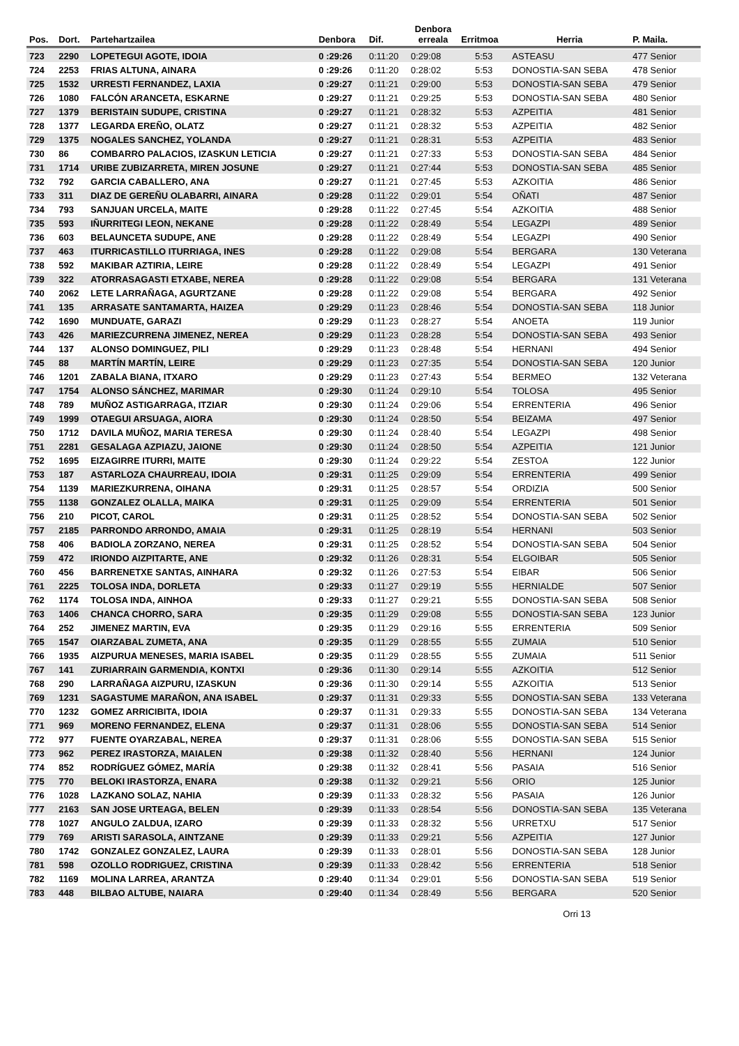| Pos. | Dort. | Partehartzailea | Denbora | Dif. | Denbora erreala | Erritmoa | Herria | P. Maila. |
| --- | --- | --- | --- | --- | --- | --- | --- | --- |
| 723 | 2290 | LOPETEGUI AGOTE, IDOIA | 0 :29:26 | 0:11:20 | 0:29:08 | 5:53 | ASTEASU | 477 Senior |
| 724 | 2253 | FRIAS ALTUNA, AINARA | 0 :29:26 | 0:11:20 | 0:28:02 | 5:53 | DONOSTIA-SAN SEBA | 478 Senior |
| 725 | 1532 | URRESTI FERNANDEZ, LAXIA | 0 :29:27 | 0:11:21 | 0:29:00 | 5:53 | DONOSTIA-SAN SEBA | 479 Senior |
| 726 | 1080 | FALCÓN ARANCETA, ESKARNE | 0 :29:27 | 0:11:21 | 0:29:25 | 5:53 | DONOSTIA-SAN SEBA | 480 Senior |
| 727 | 1379 | BERISTAIN SUDUPE, CRISTINA | 0 :29:27 | 0:11:21 | 0:28:32 | 5:53 | AZPEITIA | 481 Senior |
| 728 | 1377 | LEGARDA EREÑO, OLATZ | 0 :29:27 | 0:11:21 | 0:28:32 | 5:53 | AZPEITIA | 482 Senior |
| 729 | 1375 | NOGALES SANCHEZ, YOLANDA | 0 :29:27 | 0:11:21 | 0:28:31 | 5:53 | AZPEITIA | 483 Senior |
| 730 | 86 | COMBARRO PALACIOS, IZASKUN LETICIA | 0 :29:27 | 0:11:21 | 0:27:33 | 5:53 | DONOSTIA-SAN SEBA | 484 Senior |
| 731 | 1714 | URIBE ZUBIZARRETA, MIREN JOSUNE | 0 :29:27 | 0:11:21 | 0:27:44 | 5:53 | DONOSTIA-SAN SEBA | 485 Senior |
| 732 | 792 | GARCIA CABALLERO, ANA | 0 :29:27 | 0:11:21 | 0:27:45 | 5:53 | AZKOITIA | 486 Senior |
| 733 | 311 | DIAZ DE GEREÑU OLABARRI, AINARA | 0 :29:28 | 0:11:22 | 0:29:01 | 5:54 | OÑATI | 487 Senior |
| 734 | 793 | SANJUAN URCELA, MAITE | 0 :29:28 | 0:11:22 | 0:27:45 | 5:54 | AZKOITIA | 488 Senior |
| 735 | 593 | IÑURRITEGI LEON, NEKANE | 0 :29:28 | 0:11:22 | 0:28:49 | 5:54 | LEGAZPI | 489 Senior |
| 736 | 603 | BELAUNCETA SUDUPE, ANE | 0 :29:28 | 0:11:22 | 0:28:49 | 5:54 | LEGAZPI | 490 Senior |
| 737 | 463 | ITURRICASTILLO ITURRIAGA, INES | 0 :29:28 | 0:11:22 | 0:29:08 | 5:54 | BERGARA | 130 Veterana |
| 738 | 592 | MAKIBAR AZTIRIA, LEIRE | 0 :29:28 | 0:11:22 | 0:28:49 | 5:54 | LEGAZPI | 491 Senior |
| 739 | 322 | ATORRASAGASTI ETXABE, NEREA | 0 :29:28 | 0:11:22 | 0:29:08 | 5:54 | BERGARA | 131 Veterana |
| 740 | 2062 | LETE LARRAÑAGA, AGURTZANE | 0 :29:28 | 0:11:22 | 0:29:08 | 5:54 | BERGARA | 492 Senior |
| 741 | 135 | ARRASATE SANTAMARTA, HAIZEA | 0 :29:29 | 0:11:23 | 0:28:46 | 5:54 | DONOSTIA-SAN SEBA | 118 Junior |
| 742 | 1690 | MUNDUATE, GARAZI | 0 :29:29 | 0:11:23 | 0:28:27 | 5:54 | ANOETA | 119 Junior |
| 743 | 426 | MARIEZCURRENA JIMENEZ, NEREA | 0 :29:29 | 0:11:23 | 0:28:28 | 5:54 | DONOSTIA-SAN SEBA | 493 Senior |
| 744 | 137 | ALONSO DOMINGUEZ, PILI | 0 :29:29 | 0:11:23 | 0:28:48 | 5:54 | HERNANI | 494 Senior |
| 745 | 88 | MARTÍN MARTÍN, LEIRE | 0 :29:29 | 0:11:23 | 0:27:35 | 5:54 | DONOSTIA-SAN SEBA | 120 Junior |
| 746 | 1201 | ZABALA BIANA, ITXARO | 0 :29:29 | 0:11:23 | 0:27:43 | 5:54 | BERMEO | 132 Veterana |
| 747 | 1754 | ALONSO SÁNCHEZ, MARIMAR | 0 :29:30 | 0:11:24 | 0:29:10 | 5:54 | TOLOSA | 495 Senior |
| 748 | 789 | MUÑOZ ASTIGARRAGA, ITZIAR | 0 :29:30 | 0:11:24 | 0:29:06 | 5:54 | ERRENTERIA | 496 Senior |
| 749 | 1999 | OTAEGUI ARSUAGA, AIORA | 0 :29:30 | 0:11:24 | 0:28:50 | 5:54 | BEIZAMA | 497 Senior |
| 750 | 1712 | DAVILA MUÑOZ, MARIA TERESA | 0 :29:30 | 0:11:24 | 0:28:40 | 5:54 | LEGAZPI | 498 Senior |
| 751 | 2281 | GESALAGA AZPIAZU, JAIONE | 0 :29:30 | 0:11:24 | 0:28:50 | 5:54 | AZPEITIA | 121 Junior |
| 752 | 1695 | EIZAGIRRE ITURRI, MAITE | 0 :29:30 | 0:11:24 | 0:29:22 | 5:54 | ZESTOA | 122 Junior |
| 753 | 187 | ASTARLOZA CHAURREAU, IDOIA | 0 :29:31 | 0:11:25 | 0:29:09 | 5:54 | ERRENTERIA | 499 Senior |
| 754 | 1139 | MARIEZKURRENA, OIHANA | 0 :29:31 | 0:11:25 | 0:28:57 | 5:54 | ORDIZIA | 500 Senior |
| 755 | 1138 | GONZALEZ OLALLA, MAIKA | 0 :29:31 | 0:11:25 | 0:29:09 | 5:54 | ERRENTERIA | 501 Senior |
| 756 | 210 | PICOT, CAROL | 0 :29:31 | 0:11:25 | 0:28:52 | 5:54 | DONOSTIA-SAN SEBA | 502 Senior |
| 757 | 2185 | PARRONDO ARRONDO, AMAIA | 0 :29:31 | 0:11:25 | 0:28:19 | 5:54 | HERNANI | 503 Senior |
| 758 | 406 | BADIOLA ZORZANO, NEREA | 0 :29:31 | 0:11:25 | 0:28:52 | 5:54 | DONOSTIA-SAN SEBA | 504 Senior |
| 759 | 472 | IRIONDO AIZPITARTE, ANE | 0 :29:32 | 0:11:26 | 0:28:31 | 5:54 | ELGOIBAR | 505 Senior |
| 760 | 456 | BARRENETXE SANTAS, AINHARA | 0 :29:32 | 0:11:26 | 0:27:53 | 5:54 | EIBAR | 506 Senior |
| 761 | 2225 | TOLOSA INDA, DORLETA | 0 :29:33 | 0:11:27 | 0:29:19 | 5:55 | HERNIALDE | 507 Senior |
| 762 | 1174 | TOLOSA INDA, AINHOA | 0 :29:33 | 0:11:27 | 0:29:21 | 5:55 | DONOSTIA-SAN SEBA | 508 Senior |
| 763 | 1406 | CHANCA CHORRO, SARA | 0 :29:35 | 0:11:29 | 0:29:08 | 5:55 | DONOSTIA-SAN SEBA | 123 Junior |
| 764 | 252 | JIMENEZ MARTIN, EVA | 0 :29:35 | 0:11:29 | 0:29:16 | 5:55 | ERRENTERIA | 509 Senior |
| 765 | 1547 | OIARZABAL ZUMETA, ANA | 0 :29:35 | 0:11:29 | 0:28:55 | 5:55 | ZUMAIA | 510 Senior |
| 766 | 1935 | AIZPURUA MENESES, MARIA ISABEL | 0 :29:35 | 0:11:29 | 0:28:55 | 5:55 | ZUMAIA | 511 Senior |
| 767 | 141 | ZURIARRAIN GARMENDIA, KONTXI | 0 :29:36 | 0:11:30 | 0:29:14 | 5:55 | AZKOITIA | 512 Senior |
| 768 | 290 | LARRAÑAGA AIZPURU, IZASKUN | 0 :29:36 | 0:11:30 | 0:29:14 | 5:55 | AZKOITIA | 513 Senior |
| 769 | 1231 | SAGASTUME MARAÑON, ANA ISABEL | 0 :29:37 | 0:11:31 | 0:29:33 | 5:55 | DONOSTIA-SAN SEBA | 133 Veterana |
| 770 | 1232 | GOMEZ ARRICIBITA, IDOIA | 0 :29:37 | 0:11:31 | 0:29:33 | 5:55 | DONOSTIA-SAN SEBA | 134 Veterana |
| 771 | 969 | MORENO FERNANDEZ, ELENA | 0 :29:37 | 0:11:31 | 0:28:06 | 5:55 | DONOSTIA-SAN SEBA | 514 Senior |
| 772 | 977 | FUENTE OYARZABAL, NEREA | 0 :29:37 | 0:11:31 | 0:28:06 | 5:55 | DONOSTIA-SAN SEBA | 515 Senior |
| 773 | 962 | PEREZ IRASTORZA, MAIALEN | 0 :29:38 | 0:11:32 | 0:28:40 | 5:56 | HERNANI | 124 Junior |
| 774 | 852 | RODRÍGUEZ GÓMEZ, MARÍA | 0 :29:38 | 0:11:32 | 0:28:41 | 5:56 | PASAIA | 516 Senior |
| 775 | 770 | BELOKI IRASTORZA, ENARA | 0 :29:38 | 0:11:32 | 0:29:21 | 5:56 | ORIO | 125 Junior |
| 776 | 1028 | LAZKANO SOLAZ, NAHIA | 0 :29:39 | 0:11:33 | 0:28:32 | 5:56 | PASAIA | 126 Junior |
| 777 | 2163 | SAN JOSE URTEAGA, BELEN | 0 :29:39 | 0:11:33 | 0:28:54 | 5:56 | DONOSTIA-SAN SEBA | 135 Veterana |
| 778 | 1027 | ANGULO ZALDUA, IZARO | 0 :29:39 | 0:11:33 | 0:28:32 | 5:56 | URRETXU | 517 Senior |
| 779 | 769 | ARISTI SARASOLA, AINTZANE | 0 :29:39 | 0:11:33 | 0:29:21 | 5:56 | AZPEITIA | 127 Junior |
| 780 | 1742 | GONZALEZ GONZALEZ, LAURA | 0 :29:39 | 0:11:33 | 0:28:01 | 5:56 | DONOSTIA-SAN SEBA | 128 Junior |
| 781 | 598 | OZOLLO RODRIGUEZ, CRISTINA | 0 :29:39 | 0:11:33 | 0:28:42 | 5:56 | ERRENTERIA | 518 Senior |
| 782 | 1169 | MOLINA LARREA, ARANTZA | 0 :29:40 | 0:11:34 | 0:29:01 | 5:56 | DONOSTIA-SAN SEBA | 519 Senior |
| 783 | 448 | BILBAO ALTUBE, NAIARA | 0 :29:40 | 0:11:34 | 0:28:49 | 5:56 | BERGARA | 520 Senior |
Orri 13